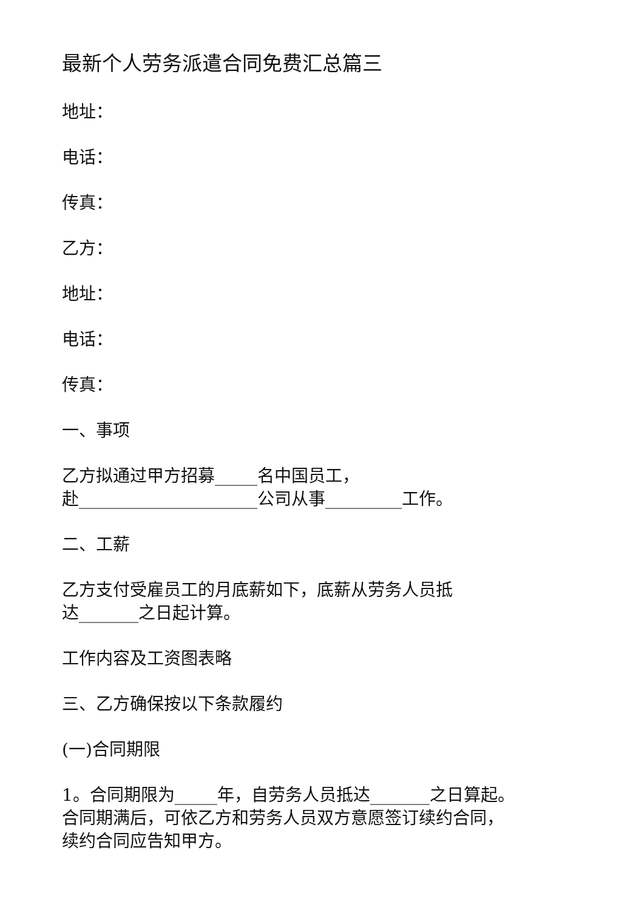最新个人劳务派遣合同免费汇总篇三
地址：
电话：
传真：
乙方：
地址：
电话：
传真：
一、事项
乙方拟通过甲方招募_____名中国员工，
赴_____________________公司从事_________工作。
二、工薪
乙方支付受雇员工的月底薪如下，底薪从劳务人员抵
达_______之日起计算。
工作内容及工资图表略
三、乙方确保按以下条款履约
(一)合同期限
1。合同期限为_____年，自劳务人员抵达_______之日算起。
合同期满后，可依乙方和劳务人员双方意愿签订续约合同，
续约合同应告知甲方。